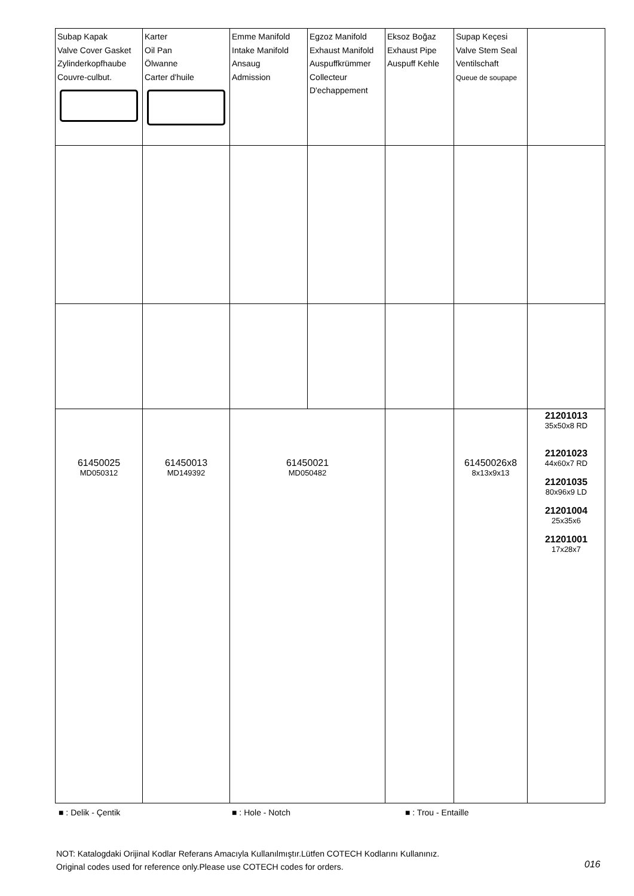| Subap Kapak Valve Cover Gasket Zylinderkopfhaube Couvre-culbut. | Karter Oil Pan Ölwanne Carter d'huile | Emme Manifold Intake Manifold Ansaug Admission | Egzoz Manifold Exhaust Manifold Auspuffkrümmer Collecteur D'echappement | Eksoz Boğaz Exhaust Pipe Auspuff Kehle | Supap Keçesi Valve Stem Seal Ventilschaft Queue de soupape | |
| 61450025 MD050312 | 61450013 MD149392 | 61450021 MD050482 | | | 61450026x8 8x13x9x13 | 21201013 35x50x8 RD 21201023 44x60x7 RD 21201035 80x96x9 LD 21201004 25x35x6 21201001 17x28x7 |
■ : Delik - Çentik ■ : Hole - Notch ■ : Trou - Entaille
NOT: Katalogdaki Orijinal Kodlar Referans Amacıyla Kullanılmıştır.Lütfen COTECH Kodlarını Kullanınız.
Original codes used for reference only.Please use COTECH codes for orders.
016